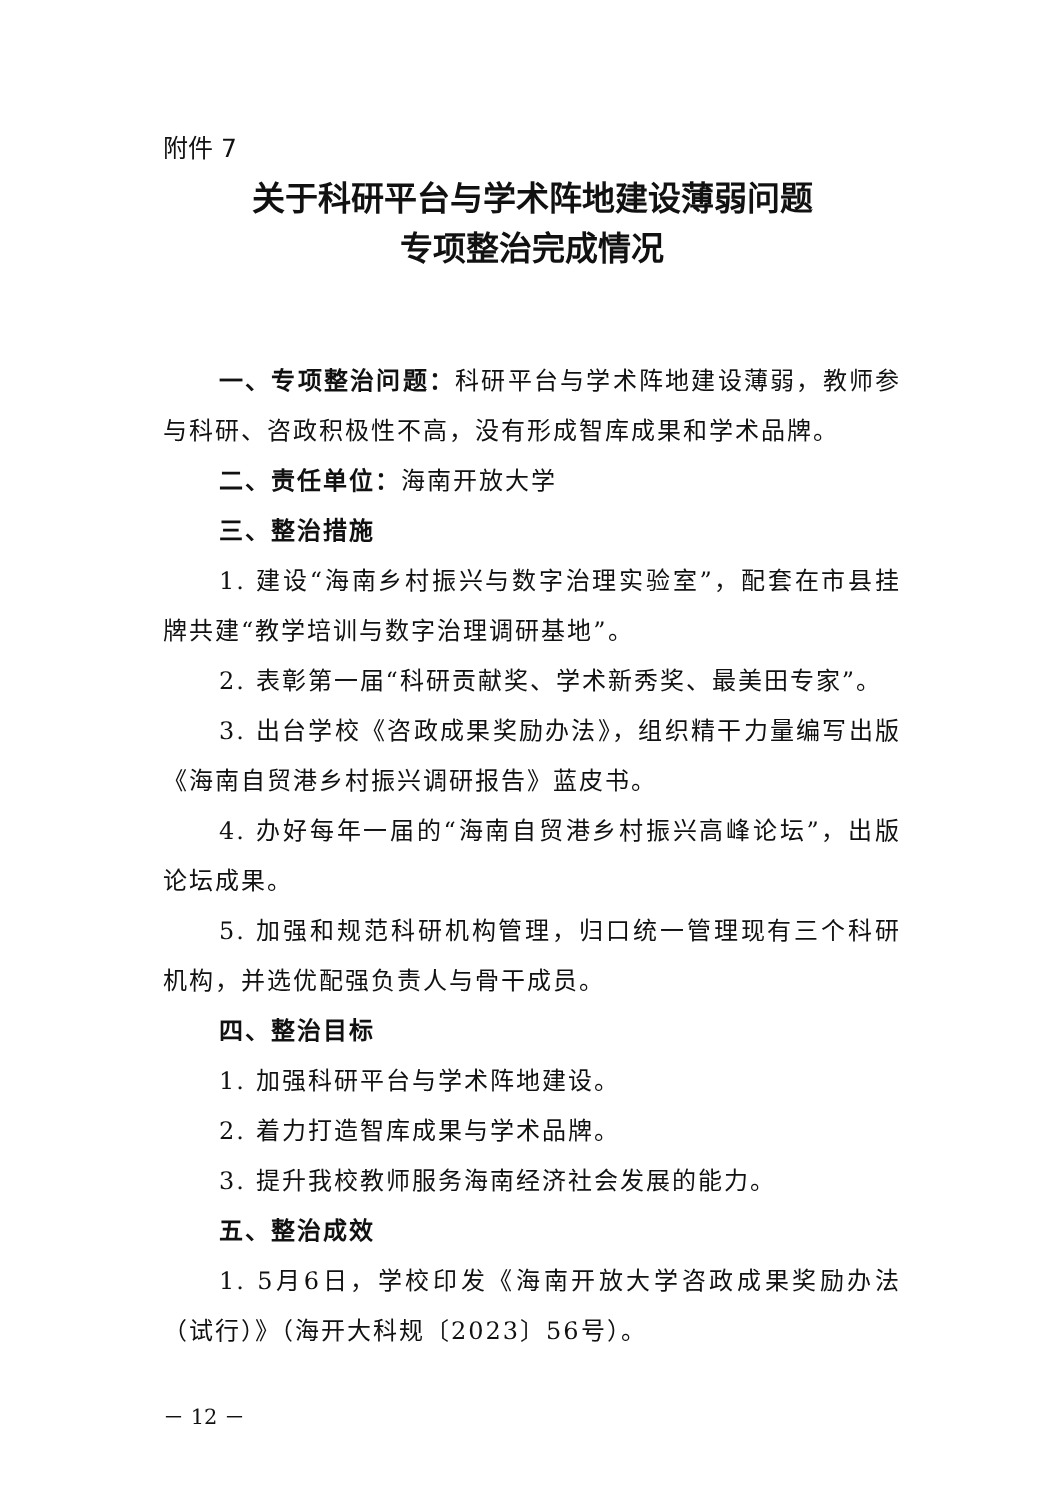附件 7
关于科研平台与学术阵地建设薄弱问题
专项整治完成情况
一、专项整治问题：科研平台与学术阵地建设薄弱，教师参与科研、咨政积极性不高，没有形成智库成果和学术品牌。
二、责任单位：海南开放大学
三、整治措施
1. 建设“海南乡村振兴与数字治理实验室”，配套在市县挂牌共建“教学培训与数字治理调研基地”。
2. 表彰第一届“科研贡献奖、学术新秀奖、最美田专家”。
3. 出台学校《咨政成果奖励办法》，组织精干力量编写出版《海南自贸港乡村振兴调研报告》蓝皮书。
4. 办好每年一届的“海南自贸港乡村振兴高峰论坛”，出版论坛成果。
5. 加强和规范科研机构管理，归口统一管理现有三个科研机构，并选优配强负责人与骨干成员。
四、整治目标
1. 加强科研平台与学术阵地建设。
2. 着力打造智库成果与学术品牌。
3. 提升我校教师服务海南经济社会发展的能力。
五、整治成效
1. 5月6日，学校印发《海南开放大学咨政成果奖励办法（试行）》（海开大科规〔2023〕56号）。
－ 12 －